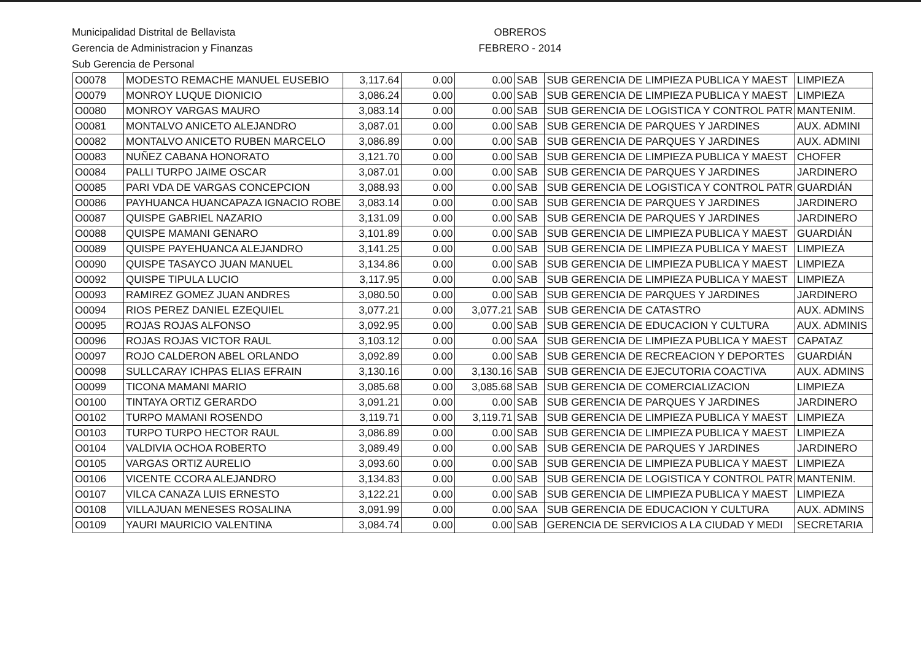Municipalidad Distrital de Bellavista
Gerencia de Administracion y Finanzas
Sub Gerencia de Personal
OBREROS
FEBRERO - 2014
| O0078 | MODESTO REMACHE MANUEL EUSEBIO | 3,117.64 | 0.00 | 0.00 | SAB | SUB GERENCIA DE LIMPIEZA PUBLICA Y MAEST | LIMPIEZA |
| O0079 | MONROY LUQUE DIONICIO | 3,086.24 | 0.00 | 0.00 | SAB | SUB GERENCIA DE LIMPIEZA PUBLICA Y MAEST | LIMPIEZA |
| O0080 | MONROY VARGAS MAURO | 3,083.14 | 0.00 | 0.00 | SAB | SUB GERENCIA DE LOGISTICA Y CONTROL PATR | MANTENIM. |
| O0081 | MONTALVO ANICETO ALEJANDRO | 3,087.01 | 0.00 | 0.00 | SAB | SUB GERENCIA DE PARQUES Y JARDINES | AUX. ADMINI |
| O0082 | MONTALVO ANICETO RUBEN MARCELO | 3,086.89 | 0.00 | 0.00 | SAB | SUB GERENCIA DE PARQUES Y JARDINES | AUX. ADMINI |
| O0083 | NUÑEZ CABANA HONORATO | 3,121.70 | 0.00 | 0.00 | SAB | SUB GERENCIA DE LIMPIEZA PUBLICA Y MAEST | CHOFER |
| O0084 | PALLI TURPO JAIME OSCAR | 3,087.01 | 0.00 | 0.00 | SAB | SUB GERENCIA DE PARQUES Y JARDINES | JARDINERO |
| O0085 | PARI VDA DE VARGAS CONCEPCION | 3,088.93 | 0.00 | 0.00 | SAB | SUB GERENCIA DE LOGISTICA Y CONTROL PATR | GUARDIÁN |
| O0086 | PAYHUANCA HUANCAPAZA IGNACIO ROBE | 3,083.14 | 0.00 | 0.00 | SAB | SUB GERENCIA DE PARQUES Y JARDINES | JARDINERO |
| O0087 | QUISPE GABRIEL NAZARIO | 3,131.09 | 0.00 | 0.00 | SAB | SUB GERENCIA DE PARQUES Y JARDINES | JARDINERO |
| O0088 | QUISPE MAMANI GENARO | 3,101.89 | 0.00 | 0.00 | SAB | SUB GERENCIA DE LIMPIEZA PUBLICA Y MAEST | GUARDIÁN |
| O0089 | QUISPE PAYEHUANCA ALEJANDRO | 3,141.25 | 0.00 | 0.00 | SAB | SUB GERENCIA DE LIMPIEZA PUBLICA Y MAEST | LIMPIEZA |
| O0090 | QUISPE TASAYCO JUAN MANUEL | 3,134.86 | 0.00 | 0.00 | SAB | SUB GERENCIA DE LIMPIEZA PUBLICA Y MAEST | LIMPIEZA |
| O0092 | QUISPE TIPULA LUCIO | 3,117.95 | 0.00 | 0.00 | SAB | SUB GERENCIA DE LIMPIEZA PUBLICA Y MAEST | LIMPIEZA |
| O0093 | RAMIREZ GOMEZ JUAN ANDRES | 3,080.50 | 0.00 | 0.00 | SAB | SUB GERENCIA DE PARQUES Y JARDINES | JARDINERO |
| O0094 | RIOS PEREZ DANIEL EZEQUIEL | 3,077.21 | 0.00 | 3,077.21 | SAB | SUB GERENCIA DE CATASTRO | AUX. ADMINS |
| O0095 | ROJAS ROJAS ALFONSO | 3,092.95 | 0.00 | 0.00 | SAB | SUB GERENCIA DE EDUCACION Y CULTURA | AUX. ADMINIS |
| O0096 | ROJAS ROJAS VICTOR RAUL | 3,103.12 | 0.00 | 0.00 | SAA | SUB GERENCIA DE LIMPIEZA PUBLICA Y MAEST | CAPATAZ |
| O0097 | ROJO CALDERON ABEL ORLANDO | 3,092.89 | 0.00 | 0.00 | SAB | SUB GERENCIA DE RECREACION Y DEPORTES | GUARDIÁN |
| O0098 | SULLCARAY ICHPAS ELIAS EFRAIN | 3,130.16 | 0.00 | 3,130.16 | SAB | SUB GERENCIA DE EJECUTORIA COACTIVA | AUX. ADMINS |
| O0099 | TICONA MAMANI MARIO | 3,085.68 | 0.00 | 3,085.68 | SAB | SUB GERENCIA DE COMERCIALIZACION | LIMPIEZA |
| O0100 | TINTAYA ORTIZ GERARDO | 3,091.21 | 0.00 | 0.00 | SAB | SUB GERENCIA DE PARQUES Y JARDINES | JARDINERO |
| O0102 | TURPO MAMANI ROSENDO | 3,119.71 | 0.00 | 3,119.71 | SAB | SUB GERENCIA DE LIMPIEZA PUBLICA Y MAEST | LIMPIEZA |
| O0103 | TURPO TURPO HECTOR RAUL | 3,086.89 | 0.00 | 0.00 | SAB | SUB GERENCIA DE LIMPIEZA PUBLICA Y MAEST | LIMPIEZA |
| O0104 | VALDIVIA OCHOA ROBERTO | 3,089.49 | 0.00 | 0.00 | SAB | SUB GERENCIA DE PARQUES Y JARDINES | JARDINERO |
| O0105 | VARGAS ORTIZ AURELIO | 3,093.60 | 0.00 | 0.00 | SAB | SUB GERENCIA DE LIMPIEZA PUBLICA Y MAEST | LIMPIEZA |
| O0106 | VICENTE CCORA ALEJANDRO | 3,134.83 | 0.00 | 0.00 | SAB | SUB GERENCIA DE LOGISTICA Y CONTROL PATR | MANTENIM. |
| O0107 | VILCA CANAZA LUIS ERNESTO | 3,122.21 | 0.00 | 0.00 | SAB | SUB GERENCIA DE LIMPIEZA PUBLICA Y MAEST | LIMPIEZA |
| O0108 | VILLAJUAN MENESES ROSALINA | 3,091.99 | 0.00 | 0.00 | SAA | SUB GERENCIA DE EDUCACION Y CULTURA | AUX. ADMINS |
| O0109 | YAURI MAURICIO VALENTINA | 3,084.74 | 0.00 | 0.00 | SAB | GERENCIA DE SERVICIOS A LA CIUDAD Y MEDI | SECRETARIA |